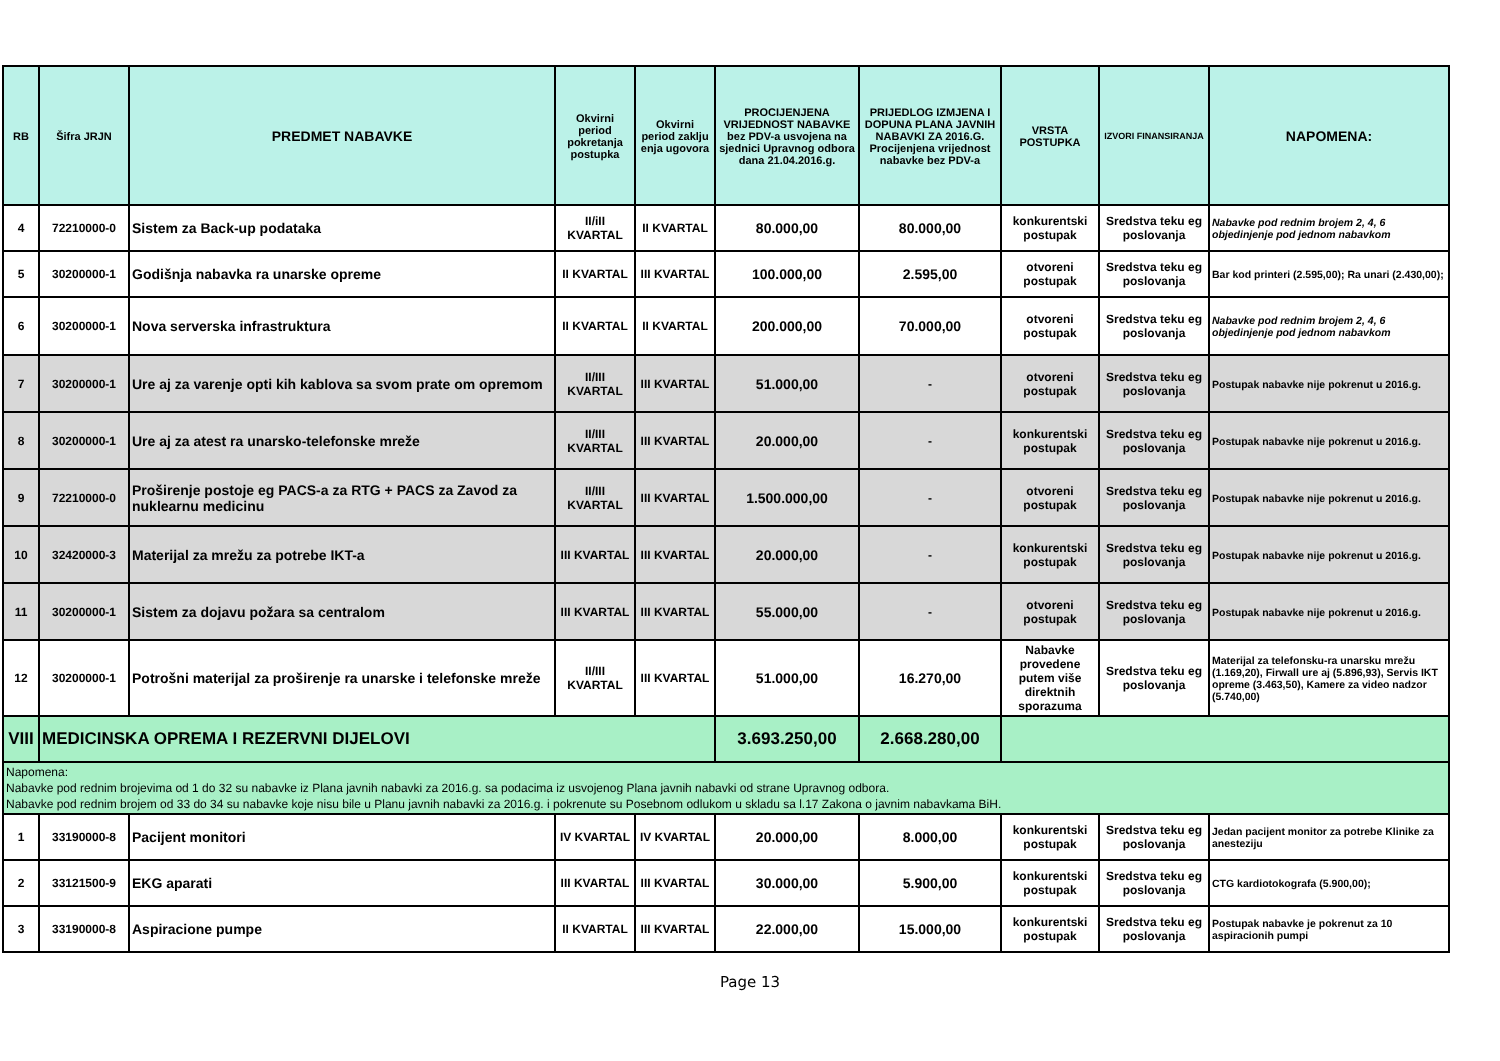| RB | Šifra JRJN | PREDMET NABAVKE | Okvirni period pokretanja postupka | Okvirni period zaklju enja ugovora | PROCIJENJENA VRIJEDNOST NABAVKE bez PDV-a usvojena na sjednici Upravnog odbora dana 21.04.2016.g. | PRIJEDLOG IZMJENA I DOPUNA PLANA JAVNIH NABAVKI ZA 2016.G. Procijenjena vrijednost nabavke bez PDV-a | VRSTA POSTUPKA | IZVORI FINANSIRANJA | NAPOMENA: |
| --- | --- | --- | --- | --- | --- | --- | --- | --- | --- |
| 4 | 72210000-0 | Sistem za Back-up podataka | II/iII KVARTAL | II KVARTAL | 80.000,00 | 80.000,00 | konkurentski postupak | Sredstva teku eg poslovanja | Nabavke pod rednim brojem 2, 4, 6 objedinjenje pod jednom nabavkom |
| 5 | 30200000-1 | Godišnja nabavka ra unarske opreme | II KVARTAL | III KVARTAL | 100.000,00 | 2.595,00 | otvoreni postupak | Sredstva teku eg poslovanja | Bar kod printeri (2.595,00); Ra unari (2.430,00); |
| 6 | 30200000-1 | Nova serverska infrastruktura | II KVARTAL | II KVARTAL | 200.000,00 | 70.000,00 | otvoreni postupak | Sredstva teku eg poslovanja | Nabavke pod rednim brojem 2, 4, 6 objedinjenje pod jednom nabavkom |
| 7 | 30200000-1 | Ure aj za varenje opti kih kablova sa svom prate om opremom | II/III KVARTAL | III KVARTAL | 51.000,00 | - | otvoreni postupak | Sredstva teku eg poslovanja | Postupak nabavke nije pokrenut u 2016.g. |
| 8 | 30200000-1 | Ure aj za atest ra unarsko-telefonske mreže | II/III KVARTAL | III KVARTAL | 20.000,00 | - | konkurentski postupak | Sredstva teku eg poslovanja | Postupak nabavke nije pokrenut u 2016.g. |
| 9 | 72210000-0 | Proširenje postoje eg PACS-a za RTG + PACS za Zavod za nuklearnu medicinu | II/III KVARTAL | III KVARTAL | 1.500.000,00 | - | otvoreni postupak | Sredstva teku eg poslovanja | Postupak nabavke nije pokrenut u 2016.g. |
| 10 | 32420000-3 | Materijal za mrežu za potrebe IKT-a | III KVARTAL | III KVARTAL | 20.000,00 | - | konkurentski postupak | Sredstva teku eg poslovanja | Postupak nabavke nije pokrenut u 2016.g. |
| 11 | 30200000-1 | Sistem za dojavu požara sa centralom | III KVARTAL | III KVARTAL | 55.000,00 | - | otvoreni postupak | Sredstva teku eg poslovanja | Postupak nabavke nije pokrenut u 2016.g. |
| 12 | 30200000-1 | Potrošni materijal za proširenje ra unarske i telefonske mreže | II/III KVARTAL | III KVARTAL | 51.000,00 | 16.270,00 | Nabavke provedene putem više direktnih sporazuma | Sredstva teku eg poslovanja | Materijal za telefonsku-ra unarsku mrežu (1.169,20), Firwall ure aj (5.896,93), Servis IKT opreme (3.463,50), Kamere za video nadzor (5.740,00) |
| VIII | MEDICINSKA OPREMA I REZERVNI DIJELOVI | | | | 3.693.250,00 | 2.668.280,00 | | | |
| Napomena: Nabavke pod rednim brojevima od 1 do 32 su nabavke iz Plana javnih nabavki za 2016.g. sa podacima iz usvojenog Plana javnih nabavki od strane Upravnog odbora. Nabavke pod rednim brojem od 33 do 34 su nabavke koje nisu bile u Planu javnih nabavki za 2016.g. i pokrenute su Posebnom odlukom u skladu sa l.17 Zakona o javnim nabavkama BiH. | | | | | | | | | |
| 1 | 33190000-8 | Pacijent monitori | IV KVARTAL | IV KVARTAL | 20.000,00 | 8.000,00 | konkurentski postupak | Sredstva teku eg poslovanja | Jedan pacijent monitor za potrebe Klinike za anesteziju |
| 2 | 33121500-9 | EKG aparati | III KVARTAL | III KVARTAL | 30.000,00 | 5.900,00 | konkurentski postupak | Sredstva teku eg poslovanja | CTG kardiotokografa (5.900,00); |
| 3 | 33190000-8 | Aspiracione pumpe | II KVARTAL | III KVARTAL | 22.000,00 | 15.000,00 | konkurentski postupak | Sredstva teku eg poslovanja | Postupak nabavke je pokrenut za 10 aspiracionih pumpi |
Page 13